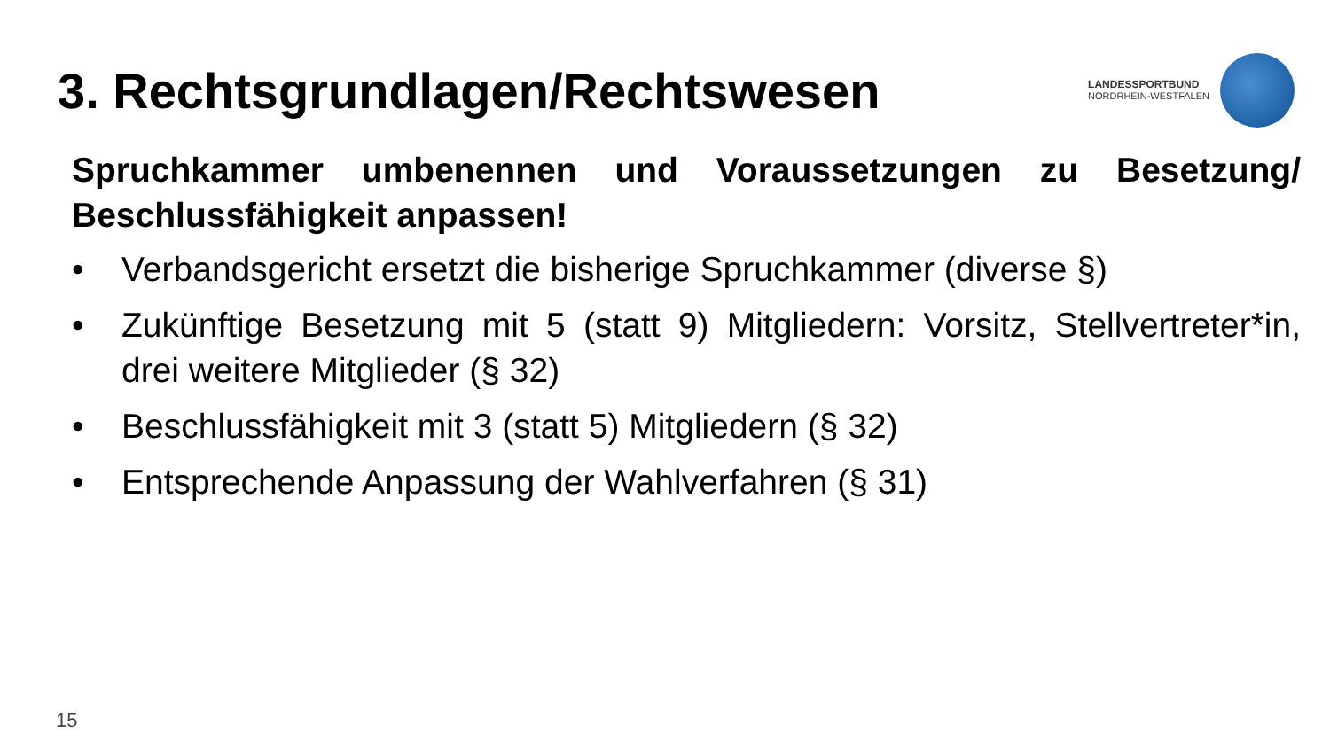3. Rechtsgrundlagen/Rechtswesen
LANDESSPORTBUND
NORDRHEIN-WESTFALEN
Spruchkammer umbenennen und Voraussetzungen zu Besetzung/ Beschlussfähigkeit anpassen!
• Verbandsgericht ersetzt die bisherige Spruchkammer (diverse §)
• Zukünftige Besetzung mit 5 (statt 9) Mitgliedern: Vorsitz, Stellvertreter*in, drei weitere Mitglieder (§ 32)
• Beschlussfähigkeit mit 3 (statt 5) Mitgliedern (§ 32)
• Entsprechende Anpassung der Wahlverfahren (§ 31)
15